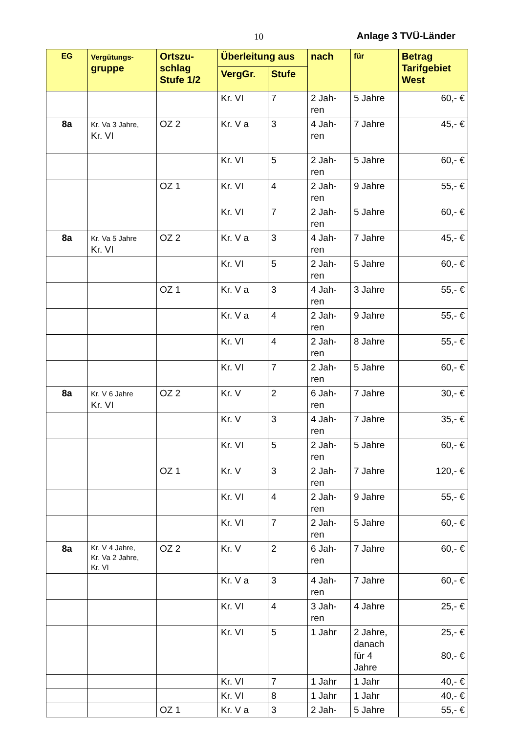10 Anlage 3 TVÜ-Länder
| EG | Vergütungs- gruppe | Ortszu- schlag Stufe 1/2 | Überleitung aus | | nach | für | Betrag Tarifgebiet West |
| --- | --- | --- | --- | --- | --- | --- | --- |
| | | | VergGr. | Stufe | | | |
| | | | Kr. VI | 7 | 2 Jah- ren | 5 Jahre | 60,- € |
| 8a | Kr. Va 3 Jahre, Kr. VI | OZ 2 | Kr. V a | 3 | 4 Jah- ren | 7 Jahre | 45,- € |
| | | | Kr. VI | 5 | 2 Jah- ren | 5 Jahre | 60,- € |
| | | OZ 1 | Kr. VI | 4 | 2 Jah- ren | 9 Jahre | 55,- € |
| | | | Kr. VI | 7 | 2 Jah- ren | 5 Jahre | 60,- € |
| 8a | Kr. Va 5 Jahre Kr. VI | OZ 2 | Kr. V a | 3 | 4 Jah- ren | 7 Jahre | 45,- € |
| | | | Kr. VI | 5 | 2 Jah- ren | 5 Jahre | 60,- € |
| | | OZ 1 | Kr. V a | 3 | 4 Jah- ren | 3 Jahre | 55,- € |
| | | | Kr. V a | 4 | 2 Jah- ren | 9 Jahre | 55,- € |
| | | | Kr. VI | 4 | 2 Jah- ren | 8 Jahre | 55,- € |
| | | | Kr. VI | 7 | 2 Jah- ren | 5 Jahre | 60,- € |
| 8a | Kr. V 6 Jahre Kr. VI | OZ 2 | Kr. V | 2 | 6 Jah- ren | 7 Jahre | 30,- € |
| | | | Kr. V | 3 | 4 Jah- ren | 7 Jahre | 35,- € |
| | | | Kr. VI | 5 | 2 Jah- ren | 5 Jahre | 60,- € |
| | | OZ 1 | Kr. V | 3 | 2 Jah- ren | 7 Jahre | 120,- € |
| | | | Kr. VI | 4 | 2 Jah- ren | 9 Jahre | 55,- € |
| | | | Kr. VI | 7 | 2 Jah- ren | 5 Jahre | 60,- € |
| 8a | Kr. V 4 Jahre, Kr. Va 2 Jahre, Kr. VI | OZ 2 | Kr. V | 2 | 6 Jah- ren | 7 Jahre | 60,- € |
| | | | Kr. V a | 3 | 4 Jah- ren | 7 Jahre | 60,- € |
| | | | Kr. VI | 4 | 3 Jah- ren | 4 Jahre | 25,- € |
| | | | Kr. VI | 5 | 1 Jahr | 2 Jahre, danach für 4 Jahre | 25,- € 80,- € |
| | | | Kr. VI | 7 | 1 Jahr | 1 Jahr | 40,- € |
| | | | Kr. VI | 8 | 1 Jahr | 1 Jahr | 40,- € |
| | | OZ 1 | Kr. V a | 3 | 2 Jah- | 5 Jahre | 55,- € |